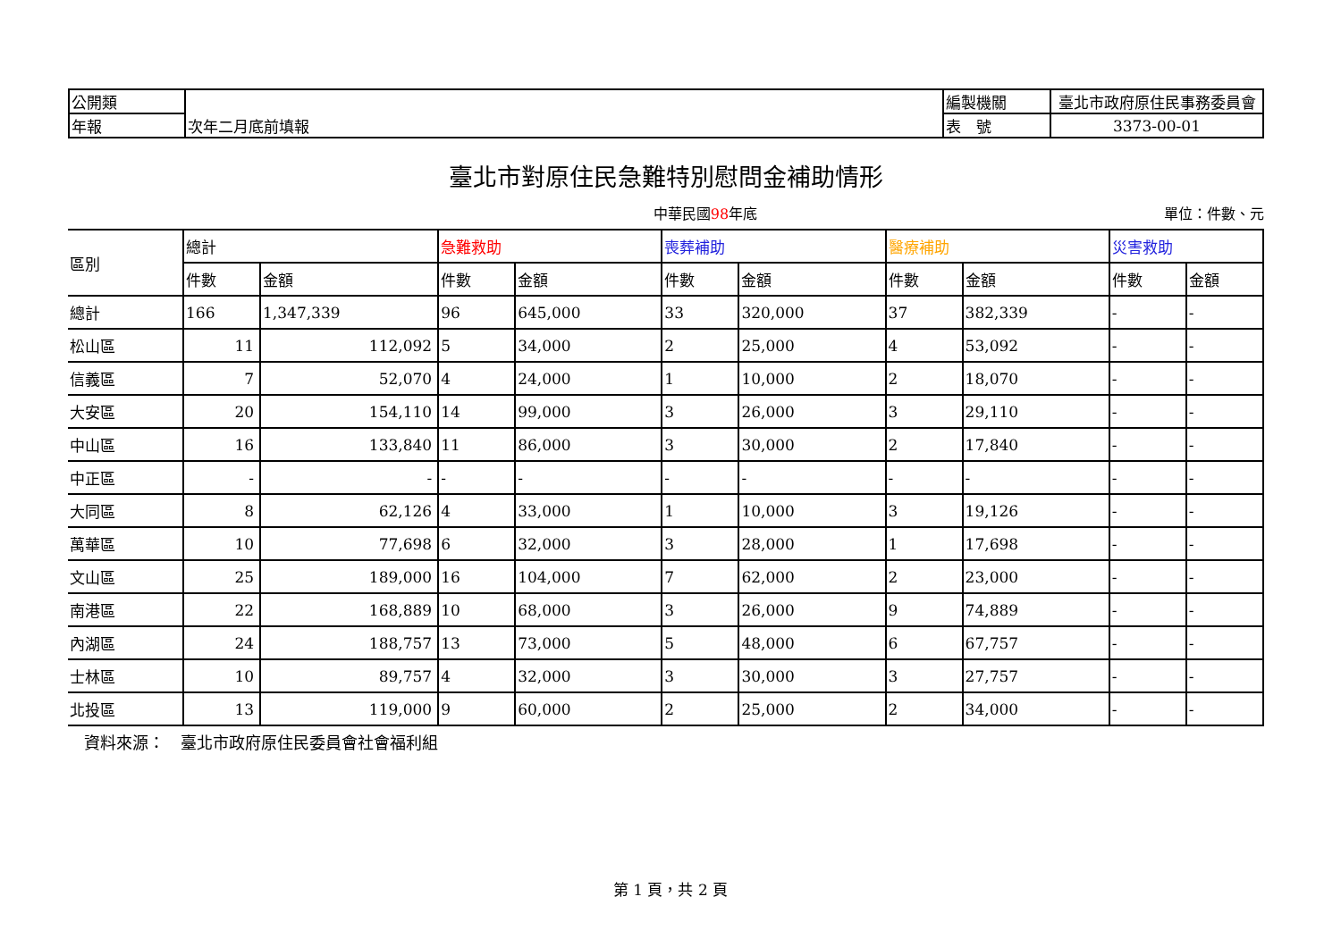| 公開類 | | 編製機關 | 臺北市政府原住民事務委員會 |
| 年報 | 次年二月底前填報 | 表 號 | 3373-00-01 |
臺北市對原住民急難特別慰問金補助情形
中華民國98年底 單位：件數、元
| 區別 | 總計 | | 急難救助 | | 喪葬補助 | | 醫療補助 | | 災害救助 | |
| --- | --- | --- | --- | --- | --- | --- | --- | --- | --- | --- |
| | 件數 | 金額 | 件數 | 金額 | 件數 | 金額 | 件數 | 金額 | 件數 | 金額 |
| 總計 | 166 | 1,347,339 | 96 | 645,000 | 33 | 320,000 | 37 | 382,339 | - | - |
| 松山區 | 11 | 112,092 | 5 | 34,000 | 2 | 25,000 | 4 | 53,092 | - | - |
| 信義區 | 7 | 52,070 | 4 | 24,000 | 1 | 10,000 | 2 | 18,070 | - | - |
| 大安區 | 20 | 154,110 | 14 | 99,000 | 3 | 26,000 | 3 | 29,110 | - | - |
| 中山區 | 16 | 133,840 | 11 | 86,000 | 3 | 30,000 | 2 | 17,840 | - | - |
| 中正區 | - | - | - | - | - | - | - | - | - | - |
| 大同區 | 8 | 62,126 | 4 | 33,000 | 1 | 10,000 | 3 | 19,126 | - | - |
| 萬華區 | 10 | 77,698 | 6 | 32,000 | 3 | 28,000 | 1 | 17,698 | - | - |
| 文山區 | 25 | 189,000 | 16 | 104,000 | 7 | 62,000 | 2 | 23,000 | - | - |
| 南港區 | 22 | 168,889 | 10 | 68,000 | 3 | 26,000 | 9 | 74,889 | - | - |
| 內湖區 | 24 | 188,757 | 13 | 73,000 | 5 | 48,000 | 6 | 67,757 | - | - |
| 士林區 | 10 | 89,757 | 4 | 32,000 | 3 | 30,000 | 3 | 27,757 | - | - |
| 北投區 | 13 | 119,000 | 9 | 60,000 | 2 | 25,000 | 2 | 34,000 | - | - |
資料來源：　臺北市政府原住民委員會社會福利組
第 1 頁，共 2 頁